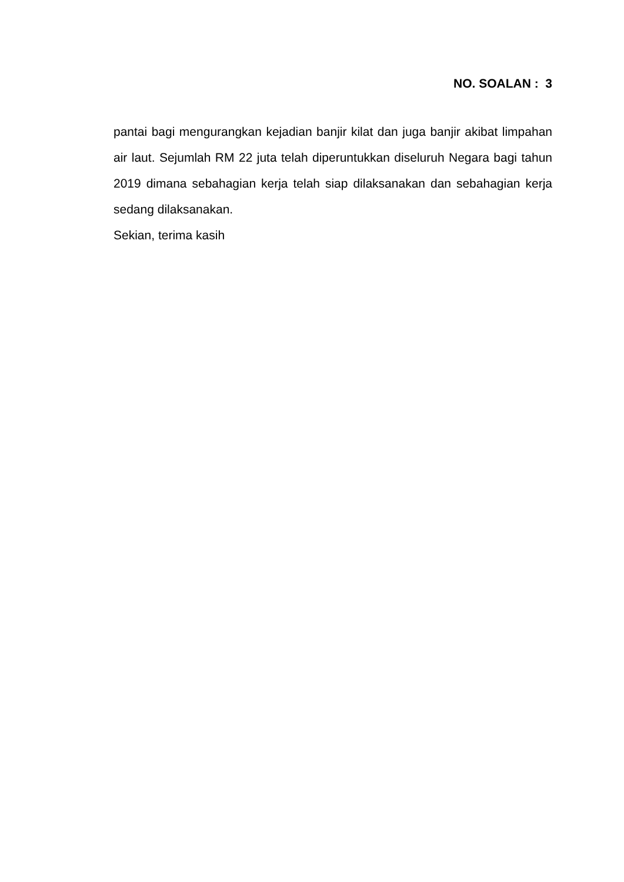NO. SOALAN : 3
pantai bagi mengurangkan kejadian banjir kilat dan juga banjir akibat limpahan air laut. Sejumlah RM 22 juta telah diperuntukkan diseluruh Negara bagi tahun 2019 dimana sebahagian kerja telah siap dilaksanakan dan sebahagian kerja sedang dilaksanakan.
Sekian, terima kasih